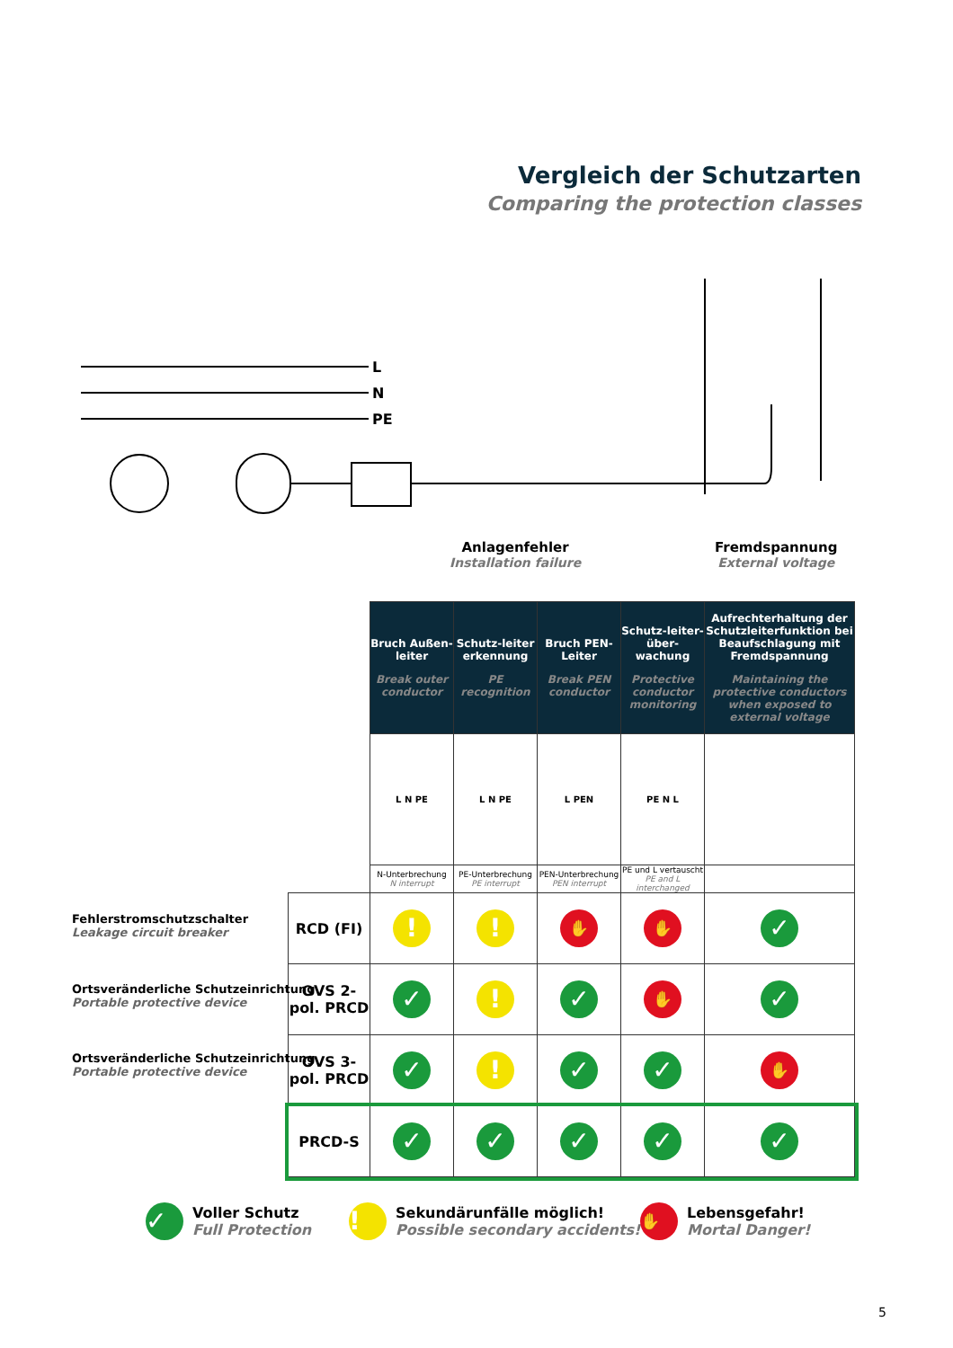Vergleich der Schutzarten
Comparing the protection classes
L
N
PE
Anlagenfehler
Installation failure
Fremdspannung
External voltage
| | Bruch Außen-leiter Break outer conductor | Schutz-leiter erkennung PE recognition | Bruch PEN-Leiter Break PEN conductor | Schutz-leiter-über-wachung Protective conductor monitoring | Aufrechterhaltung der Schutzleiterfunktion bei Beaufschlagung mit Fremdspannung Maintaining the protective conductors when exposed to external voltage |
| | L N PE | L N PE | L PEN | PE N L | |
| | N-Unterbrechung N interrupt | PE-Unterbrechung PE interrupt | PEN-Unterbrechung PEN interrupt | PE und L vertauscht PE and L interchanged | |
| RCD (FI) | ! | ! | ✋ | ✋ | ✓ |
| OVS 2-pol. PRCD | ✓ | ! | ✓ | ✋ | ✓ |
| OVS 3-pol. PRCD | ✓ | ! | ✓ | ✓ | ✋ |
| PRCD-S | ✓ | ✓ | ✓ | ✓ | ✓ |
Fehlerstromschutzschalter
Leakage circuit breaker
Ortsveränderliche Schutzeinrichtung
Portable protective device
Ortsveränderliche Schutzeinrichtung
Portable protective device
✓
Voller Schutz
Full Protection
!
Sekundärunfälle möglich!
Possible secondary accidents!
✋
Lebensgefahr!
Mortal Danger!
5